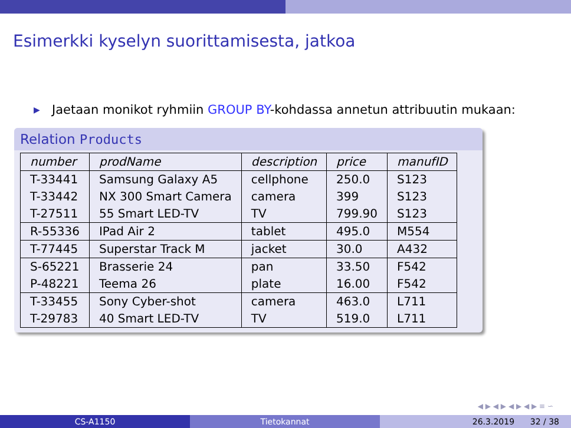Esimerkki kyselyn suorittamisesta, jatkoa
▶
Jaetaan monikot ryhmiin GROUP BY-kohdassa annetun attribuutin mukaan:
Relation Products
| number | prodName | description | price | manufID |
| --- | --- | --- | --- | --- |
| T-33441 | Samsung Galaxy A5 | cellphone | 250.0 | S123 |
| T-33442 | NX 300 Smart Camera | camera | 399 | S123 |
| T-27511 | 55 Smart LED-TV | TV | 799.90 | S123 |
| R-55336 | IPad Air 2 | tablet | 495.0 | M554 |
| T-77445 | Superstar Track M | jacket | 30.0 | A432 |
| S-65221 | Brasserie 24 | pan | 33.50 | F542 |
| P-48221 | Teema 26 | plate | 16.00 | F542 |
| T-33455 | Sony Cyber-shot | camera | 463.0 | L711 |
| T-29783 | 40 Smart LED-TV | TV | 519.0 | L711 |
◀ ▶ ◀ ▶ ◀ ▶ ◀ ▶ ≡ ∽
CS-A1150 Tietokannat 26.3.2019 32 / 38